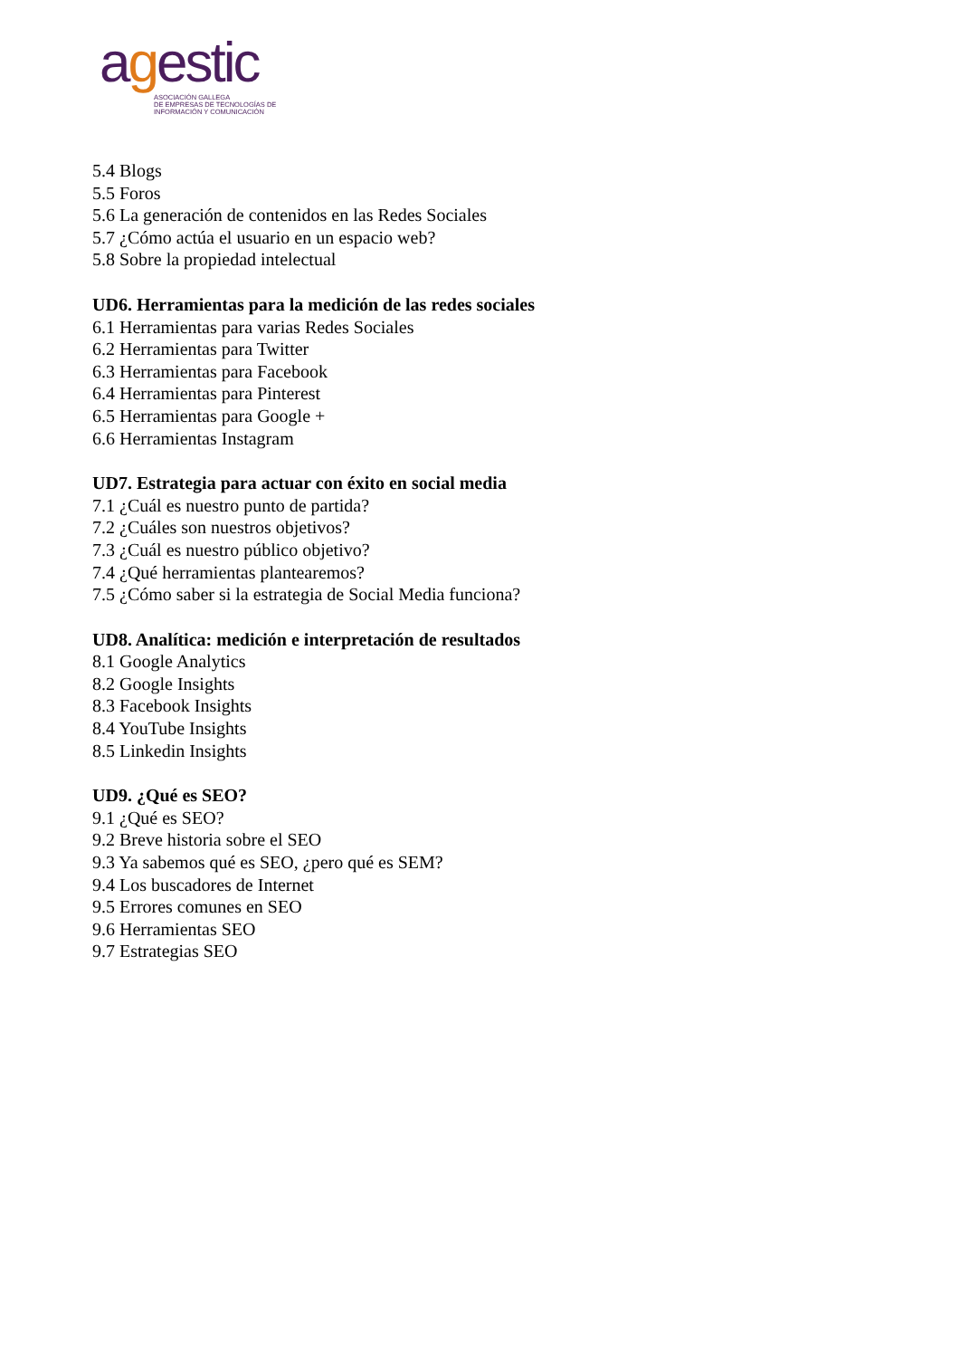agestic
ASOCIACIÓN GALLEGA
DE EMPRESAS DE TECNOLOGÍAS DE
INFORMACIÓN Y COMUNICACIÓN
5.4 Blogs
5.5 Foros
5.6 La generación de contenidos en las Redes Sociales
5.7 ¿Cómo actúa el usuario en un espacio web?
5.8 Sobre la propiedad intelectual
UD6. Herramientas para la medición de las redes sociales
6.1 Herramientas para varias Redes Sociales
6.2 Herramientas para Twitter
6.3 Herramientas para Facebook
6.4 Herramientas para Pinterest
6.5 Herramientas para Google +
6.6 Herramientas Instagram
UD7. Estrategia para actuar con éxito en social media
7.1 ¿Cuál es nuestro punto de partida?
7.2 ¿Cuáles son nuestros objetivos?
7.3 ¿Cuál es nuestro público objetivo?
7.4 ¿Qué herramientas plantearemos?
7.5 ¿Cómo saber si la estrategia de Social Media funciona?
UD8. Analítica: medición e interpretación de resultados
8.1 Google Analytics
8.2 Google Insights
8.3 Facebook Insights
8.4 YouTube Insights
8.5 Linkedin Insights
UD9. ¿Qué es SEO?
9.1 ¿Qué es SEO?
9.2 Breve historia sobre el SEO
9.3 Ya sabemos qué es SEO, ¿pero qué es SEM?
9.4 Los buscadores de Internet
9.5 Errores comunes en SEO
9.6 Herramientas SEO
9.7 Estrategias SEO